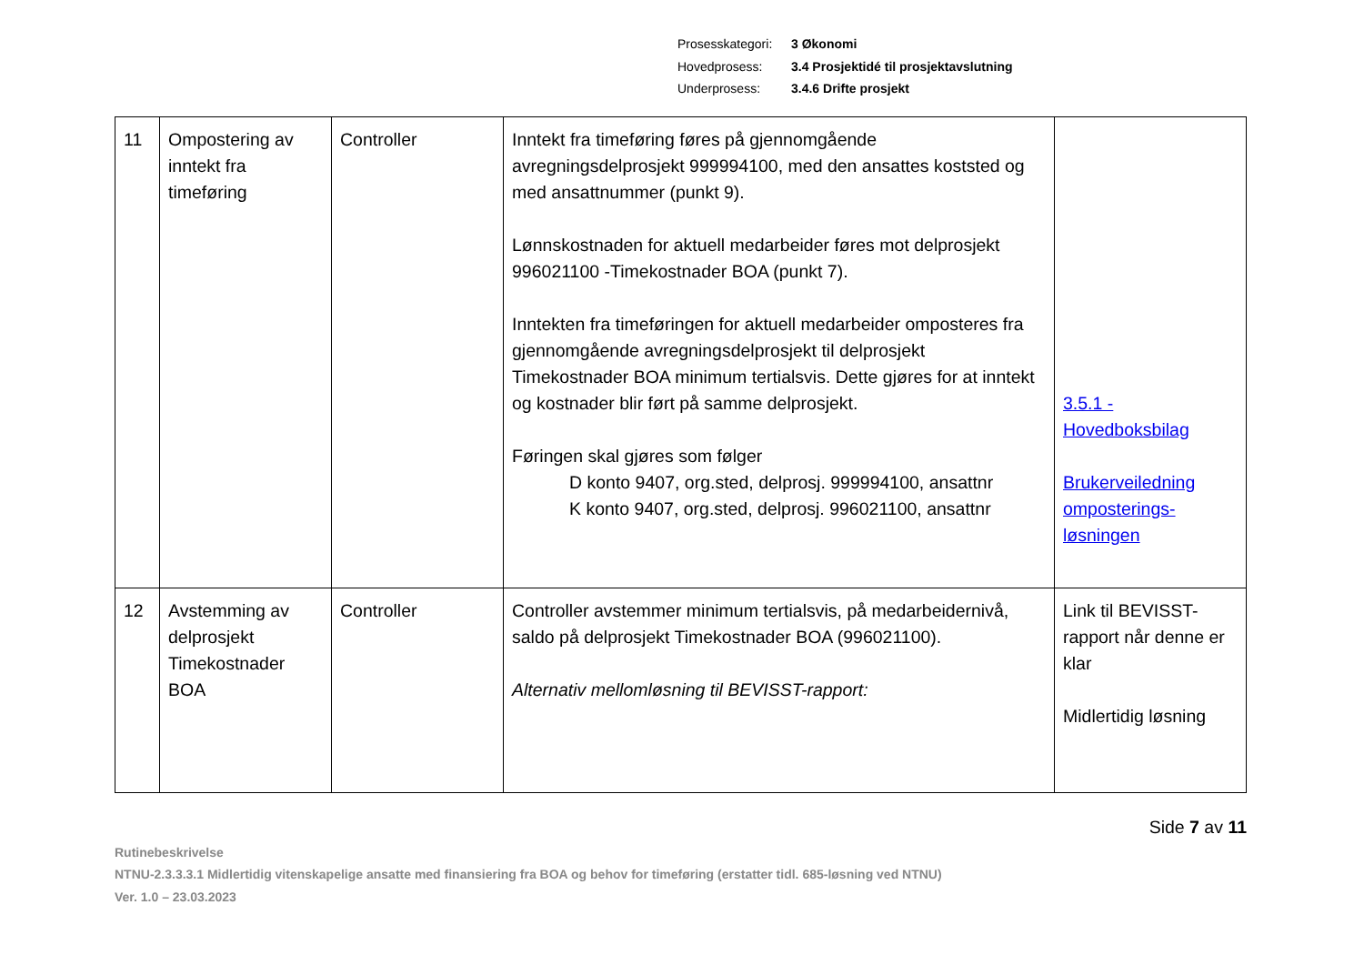Prosesskategori: 3 Økonomi
Hovedprosess: 3.4 Prosjektidé til prosjektavslutning
Underprosess: 3.4.6 Drifte prosjekt
| 11 | Ompostering av inntekt fra timeføring | Controller | Inntekt fra timeføring føres på gjennomgående avregningsdelprosjekt 999994100, med den ansattes koststed og med ansattnummer (punkt 9). Lønnskostnaden for aktuell medarbeider føres mot delprosjekt 996021100 -Timekostnader BOA (punkt 7). Inntekten fra timeføringen for aktuell medarbeider omposteres fra gjennomgående avregningsdelprosjekt til delprosjekt Timekostnader BOA minimum tertialsvis. Dette gjøres for at inntekt og kostnader blir ført på samme delprosjekt. Føringen skal gjøres som følger D konto 9407, org.sted, delprosj. 999994100, ansattnr K konto 9407, org.sted, delprosj. 996021100, ansattnr | 3.5.1 - Hovedboksbilag Brukerveiledning omposterings-løsningen |
| 12 | Avstemming av delprosjekt Timekostnader BOA | Controller | Controller avstemmer minimum tertialsvis, på medarbeidernivå, saldo på delprosjekt Timekostnader BOA (996021100). Alternativ mellomløsning til BEVISST-rapport: | Link til BEVISST-rapport når denne er klar Midlertidig løsning |
Side 7 av 11
Rutinebeskrivelse
NTNU-2.3.3.3.1 Midlertidig vitenskapelige ansatte med finansiering fra BOA og behov for timeføring (erstatter tidl. 685-løsning ved NTNU)
Ver. 1.0 – 23.03.2023